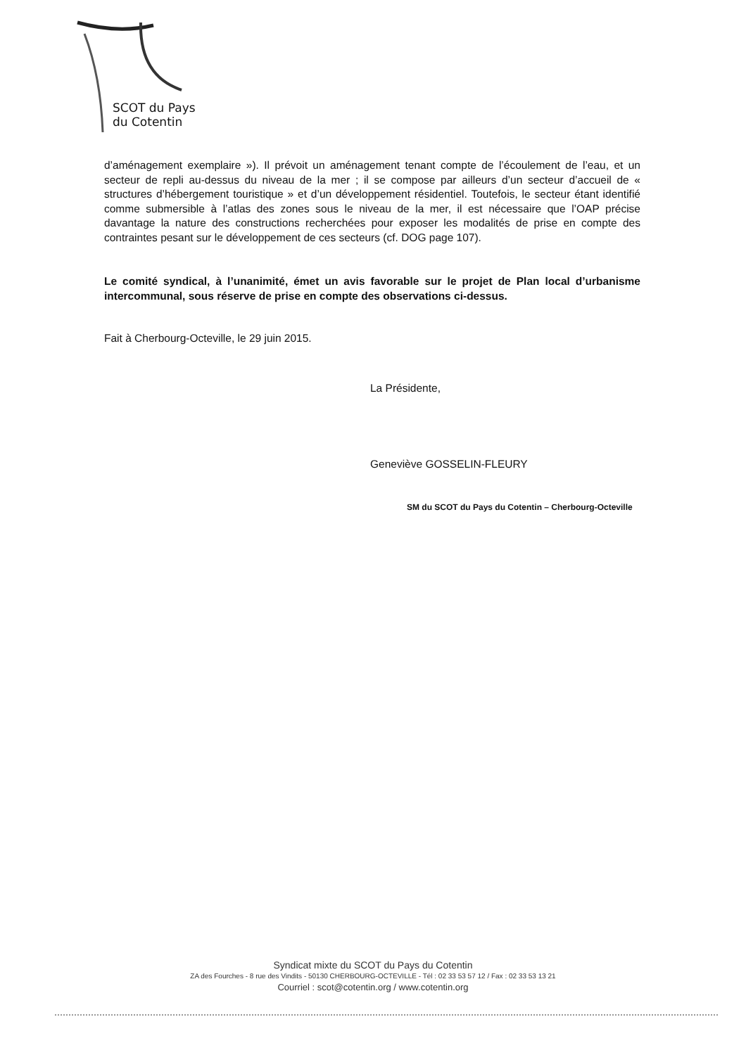SCOT du Pays
du Cotentin
d’aménagement exemplaire »). Il prévoit un aménagement tenant compte de l’écoulement de l’eau, et un secteur de repli au-dessus du niveau de la mer ; il se compose par ailleurs d’un secteur d’accueil de « structures d’hébergement touristique » et d’un développement résidentiel. Toutefois, le secteur étant identifié comme submersible à l’atlas des zones sous le niveau de la mer, il est nécessaire que l’OAP précise davantage la nature des constructions recherchées pour exposer les modalités de prise en compte des contraintes pesant sur le développement de ces secteurs (cf. DOG page 107).
Le comité syndical, à l’unanimité, émet un avis favorable sur le projet de Plan local d’urbanisme intercommunal, sous réserve de prise en compte des observations ci-dessus.
Fait à Cherbourg-Octeville, le 29 juin 2015.
La Présidente,
Geneviève GOSSELIN-FLEURY
SM du SCOT du Pays du Cotentin – Cherbourg-Octeville
Syndicat mixte du SCOT du Pays du Cotentin
ZA des Fourches - 8 rue des Vindits - 50130 CHERBOURG-OCTEVILLE - Tél : 02 33 53 57 12 / Fax : 02 33 53 13 21
Courriel : scot@cotentin.org / www.cotentin.org